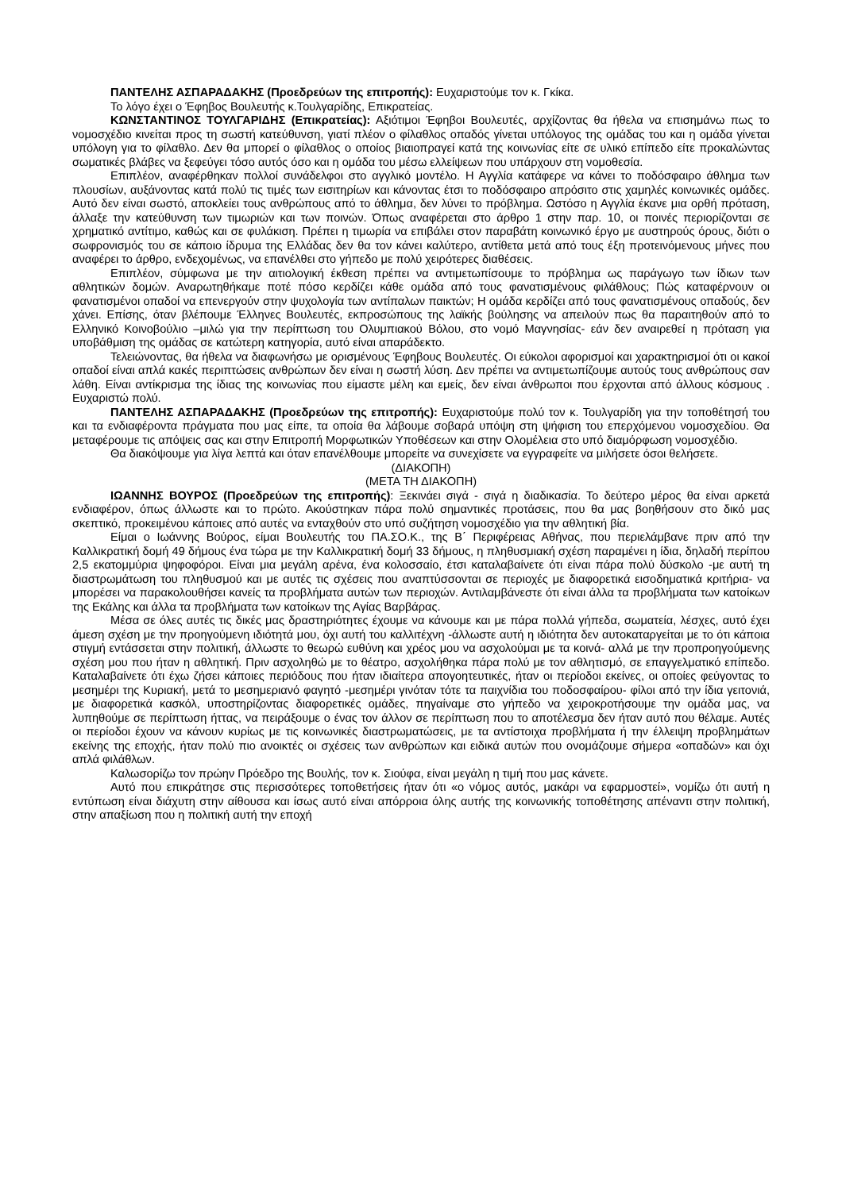ΠΑΝΤΕΛΗΣ ΑΣΠΑΡΑΔΑΚΗΣ (Προεδρεύων της επιτροπής): Ευχαριστούμε τον κ. Γκίκα.
Το λόγο έχει ο Έφηβος Βουλευτής κ.Τουλγαρίδης, Επικρατείας.
ΚΩΝΣΤΑΝΤΙΝΟΣ ΤΟΥΛΓΑΡΙΔΗΣ (Επικρατείας): Αξιότιμοι Έφηβοι Βουλευτές, αρχίζοντας θα ήθελα να επισημάνω πως το νομοσχέδιο κινείται προς τη σωστή κατεύθυνση, γιατί πλέον ο φίλαθλος οπαδός γίνεται υπόλογος της ομάδας του και η ομάδα γίνεται υπόλογη για το φίλαθλο. Δεν θα μπορεί ο φίλαθλος ο οποίος βιαιοπραγεί κατά της κοινωνίας είτε σε υλικό επίπεδο είτε προκαλώντας σωματικές βλάβες να ξεφεύγει τόσο αυτός όσο και η ομάδα του μέσω ελλείψεων που υπάρχουν στη νομοθεσία.
Επιπλέον, αναφέρθηκαν πολλοί συνάδελφοι στο αγγλικό μοντέλο. Η Αγγλία κατάφερε να κάνει το ποδόσφαιρο άθλημα των πλουσίων, αυξάνοντας κατά πολύ τις τιμές των εισιτηρίων και κάνοντας έτσι το ποδόσφαιρο απρόσιτο στις χαμηλές κοινωνικές ομάδες. Αυτό δεν είναι σωστό, αποκλείει τους ανθρώπους από το άθλημα, δεν λύνει το πρόβλημα. Ωστόσο η Αγγλία έκανε μια ορθή πρόταση, άλλαξε την κατεύθυνση των τιμωριών και των ποινών. Όπως αναφέρεται στο άρθρο 1 στην παρ. 10, οι ποινές περιορίζονται σε χρηματικό αντίτιμο, καθώς και σε φυλάκιση. Πρέπει η τιμωρία να επιβάλει στον παραβάτη κοινωνικό έργο με αυστηρούς όρους, διότι ο σωφρονισμός του σε κάποιο ίδρυμα της Ελλάδας δεν θα τον κάνει καλύτερο, αντίθετα μετά από τους έξη προτεινόμενους μήνες που αναφέρει το άρθρο, ενδεχομένως, να επανέλθει στο γήπεδο με πολύ χειρότερες διαθέσεις.
Επιπλέον, σύμφωνα με την αιτιολογική έκθεση πρέπει να αντιμετωπίσουμε το πρόβλημα ως παράγωγο των ίδιων των αθλητικών δομών. Αναρωτηθήκαμε ποτέ πόσο κερδίζει κάθε ομάδα από τους φανατισμένους φιλάθλους; Πώς καταφέρνουν οι φανατισμένοι οπαδοί να επενεργούν στην ψυχολογία των αντίπαλων παικτών; Η ομάδα κερδίζει από τους φανατισμένους οπαδούς, δεν χάνει. Επίσης, όταν βλέπουμε Έλληνες Βουλευτές, εκπροσώπους της λαϊκής βούλησης να απειλούν πως θα παραιτηθούν από το Ελληνικό Κοινοβούλιο –μιλώ για την περίπτωση του Ολυμπιακού Βόλου, στο νομό Μαγνησίας- εάν δεν αναιρεθεί η πρόταση για υποβάθμιση της ομάδας σε κατώτερη κατηγορία, αυτό είναι απαράδεκτο.
Τελειώνοντας, θα ήθελα να διαφωνήσω με ορισμένους Έφηβους Βουλευτές. Οι εύκολοι αφορισμοί και χαρακτηρισμοί ότι οι κακοί οπαδοί είναι απλά κακές περιπτώσεις ανθρώπων δεν είναι η σωστή λύση. Δεν πρέπει να αντιμετωπίζουμε αυτούς τους ανθρώπους σαν λάθη. Είναι αντίκρισμα της ίδιας της κοινωνίας που είμαστε μέλη και εμείς, δεν είναι άνθρωποι που έρχονται από άλλους κόσμους . Ευχαριστώ πολύ.
ΠΑΝΤΕΛΗΣ ΑΣΠΑΡΑΔΑΚΗΣ (Προεδρεύων της επιτροπής): Ευχαριστούμε πολύ τον κ. Τουλγαρίδη για την τοποθέτησή του και τα ενδιαφέροντα πράγματα που μας είπε, τα οποία θα λάβουμε σοβαρά υπόψη στη ψήφιση του επερχόμενου νομοσχεδίου. Θα μεταφέρουμε τις απόψεις σας και στην Επιτροπή Μορφωτικών Υποθέσεων και στην Ολομέλεια στο υπό διαμόρφωση νομοσχέδιο.
Θα διακόψουμε για λίγα λεπτά και όταν επανέλθουμε μπορείτε να συνεχίσετε να εγγραφείτε να μιλήσετε όσοι θελήσετε.
(ΔΙΑΚΟΠΗ)
(ΜΕΤΑ ΤΗ ΔΙΑΚΟΠΗ)
ΙΩΑΝΝΗΣ ΒΟΥΡΟΣ (Προεδρεύων της επιτροπής): Ξεκινάει σιγά - σιγά η διαδικασία. Το δεύτερο μέρος θα είναι αρκετά ενδιαφέρον, όπως άλλωστε και το πρώτο. Ακούστηκαν πάρα πολύ σημαντικές προτάσεις, που θα μας βοηθήσουν στο δικό μας σκεπτικό, προκειμένου κάποιες από αυτές να ενταχθούν στο υπό συζήτηση νομοσχέδιο για την αθλητική βία.
Είμαι ο Ιωάννης Βούρος, είμαι Βουλευτής του ΠΑ.ΣΟ.Κ., της Β΄ Περιφέρειας Αθήνας, που περιελάμβανε πριν από την Καλλικρατική δομή 49 δήμους ένα τώρα με την Καλλικρατική δομή 33 δήμους, η πληθυσμιακή σχέση παραμένει η ίδια, δηλαδή περίπου 2,5 εκατομμύρια ψηφοφόροι. Είναι μια μεγάλη αρένα, ένα κολοσσαίο, έτσι καταλαβαίνετε ότι είναι πάρα πολύ δύσκολο -με αυτή τη διαστρωμάτωση του πληθυσμού και με αυτές τις σχέσεις που αναπτύσσονται σε περιοχές με διαφορετικά εισοδηματικά κριτήρια- να μπορέσει να παρακολουθήσει κανείς τα προβλήματα αυτών των περιοχών. Αντιλαμβάνεστε ότι είναι άλλα τα προβλήματα των κατοίκων της Εκάλης και άλλα τα προβλήματα των κατοίκων της Αγίας Βαρβάρας.
Μέσα σε όλες αυτές τις δικές μας δραστηριότητες έχουμε να κάνουμε και με πάρα πολλά γήπεδα, σωματεία, λέσχες, αυτό έχει άμεση σχέση με την προηγούμενη ιδιότητά μου, όχι αυτή του καλλιτέχνη -άλλωστε αυτή η ιδιότητα δεν αυτοκαταργείται με το ότι κάποια στιγμή εντάσσεται στην πολιτική, άλλωστε το θεωρώ ευθύνη και χρέος μου να ασχολούμαι με τα κοινά- αλλά με την προπροηγούμενης σχέση μου που ήταν η αθλητική. Πριν ασχοληθώ με το θέατρο, ασχολήθηκα πάρα πολύ με τον αθλητισμό, σε επαγγελματικό επίπεδο. Καταλαβαίνετε ότι έχω ζήσει κάποιες περιόδους που ήταν ιδιαίτερα απογοητευτικές, ήταν οι περίοδοι εκείνες, οι οποίες φεύγοντας το μεσημέρι της Κυριακή, μετά το μεσημεριανό φαγητό -μεσημέρι γινόταν τότε τα παιχνίδια του ποδοσφαίρου- φίλοι από την ίδια γειτονιά, με διαφορετικά κασκόλ, υποστηρίζοντας διαφορετικές ομάδες, πηγαίναμε στο γήπεδο να χειροκροτήσουμε την ομάδα μας, να λυπηθούμε σε περίπτωση ήττας, να πειράξουμε ο ένας τον άλλον σε περίπτωση που το αποτέλεσμα δεν ήταν αυτό που θέλαμε. Αυτές οι περίοδοι έχουν να κάνουν κυρίως με τις κοινωνικές διαστρωματώσεις, με τα αντίστοιχα προβλήματα ή την έλλειψη προβλημάτων εκείνης της εποχής, ήταν πολύ πιο ανοικτές οι σχέσεις των ανθρώπων και ειδικά αυτών που ονομάζουμε σήμερα «οπαδών» και όχι απλά φιλάθλων.
Καλωσορίζω τον πρώην Πρόεδρο της Βουλής, τον κ. Σιούφα, είναι μεγάλη η τιμή που μας κάνετε.
Αυτό που επικράτησε στις περισσότερες τοποθετήσεις ήταν ότι «ο νόμος αυτός, μακάρι να εφαρμοστεί», νομίζω ότι αυτή η εντύπωση είναι διάχυτη στην αίθουσα και ίσως αυτό είναι απόρροια όλης αυτής της κοινωνικής τοποθέτησης απέναντι στην πολιτική, στην απαξίωση που η πολιτική αυτή την εποχή